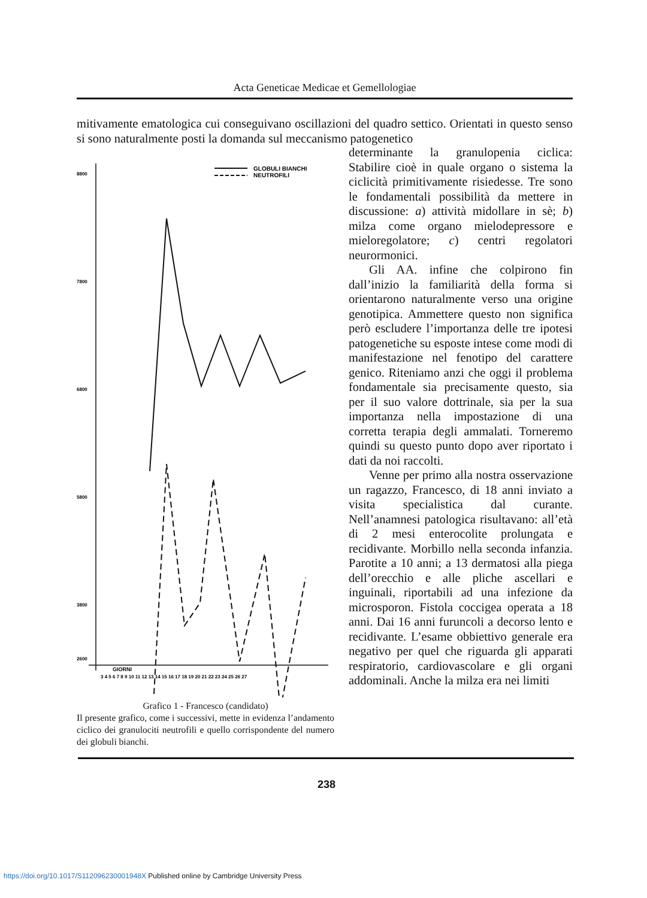Acta Geneticae Medicae et Gemellologiae
mitivamente ematologica cui conseguivano oscillazioni del quadro settico. Orientati in questo senso si sono naturalmente posti la domanda sul meccanismo patogenetico
8800
7800
6800
5800
3800
2600
GIORNI
3 4 5 6 7 8 9 10 11 12 13 14 15 16 17 18 19 20 21 22 23 24 25 26 27
GLOBULI BIANCHI
NEUTROFILI
Grafico 1 - Francesco (candidato)
Il presente grafico, come i successivi, mette in evidenza l’andamento ciclico dei granulociti neutrofili e quello corrispondente del numero dei globuli bianchi.
determinante la granulopenia ciclica: Stabilire cioè in quale organo o sistema la ciclicità primitivamente risiedesse. Tre sono le fondamentali possibilità da mettere in discussione: a) attività midollare in sè; b) milza come organo mielodepressore e mieloregolatore; c) centri regolatori neurormonici.
Gli AA. infine che colpirono fin dall’inizio la familiarità della forma si orientarono naturalmente verso una origine genotipica. Ammettere questo non significa però escludere l’importanza delle tre ipotesi patogenetiche su esposte intese come modi di manifestazione nel fenotipo del carattere genico. Riteniamo anzi che oggi il problema fondamentale sia precisamente questo, sia per il suo valore dottrinale, sia per la sua importanza nella impostazione di una corretta terapia degli ammalati. Torneremo quindi su questo punto dopo aver riportato i dati da noi raccolti.
Venne per primo alla nostra osservazione un ragazzo, Francesco, di 18 anni inviato a visita specialistica dal curante. Nell’anamnesi patologica risultavano: all’età di 2 mesi enterocolite prolungata e recidivante. Morbillo nella seconda infanzia. Parotite a 10 anni; a 13 dermatosi alla piega dell’orecchio e alle pliche ascellari e inguinali, riportabili ad una infezione da microsporon. Fistola coccigea operata a 18 anni. Dai 16 anni furuncoli a decorso lento e recidivante. L’esame obbiettivo generale era negativo per quel che riguarda gli apparati respiratorio, cardiovascolare e gli organi addominali. Anche la milza era nei limiti
238
https://doi.org/10.1017/S112096230001948X Published online by Cambridge University Press